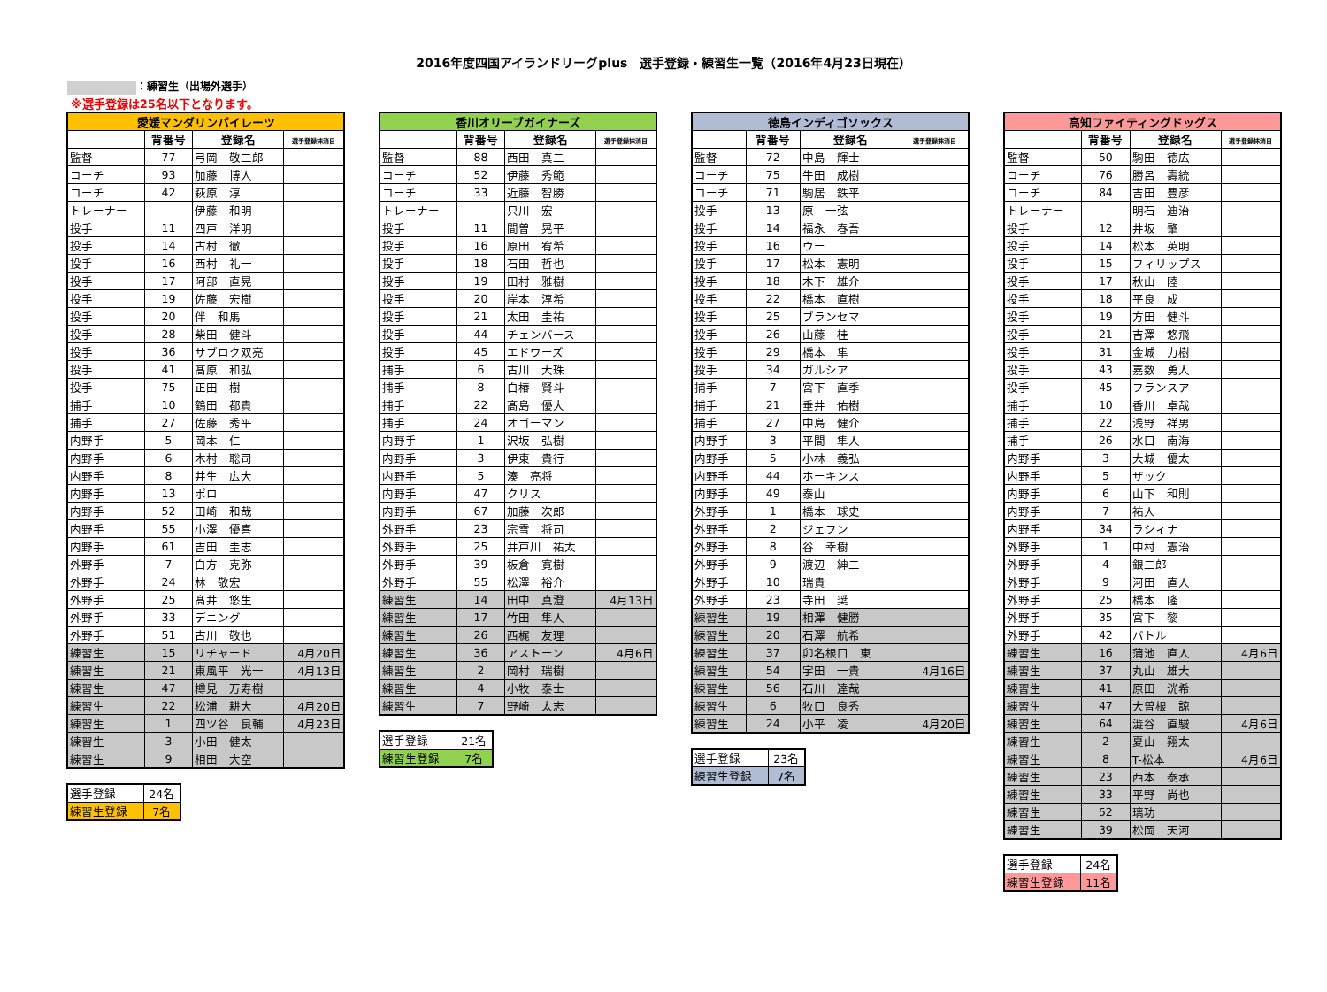2016年度四国アイランドリーグplus　選手登録・練習生一覧（2016年4月23日現在）
：練習生（出場外選手）
※選手登録は25名以下となります。
| 愛媛マンダリンパイレーツ | | | |
| --- | --- | --- | --- |
| | 背番号 | 登録名 | 選手登録抹消日 |
| 監督 | 77 | 弓岡 敬二郎 | |
| コーチ | 93 | 加藤 博人 | |
| コーチ | 42 | 萩原 淳 | |
| トレーナー | | 伊藤 和明 | |
| 投手 | 11 | 四戸 洋明 | |
| 投手 | 14 | 古村 徹 | |
| 投手 | 16 | 西村 礼一 | |
| 投手 | 17 | 阿部 直晃 | |
| 投手 | 19 | 佐藤 宏樹 | |
| 投手 | 20 | 伴 和馬 | |
| 投手 | 28 | 柴田 健斗 | |
| 投手 | 36 | サブロク双亮 | |
| 投手 | 41 | 髙原 和弘 | |
| 投手 | 75 | 正田 樹 | |
| 捕手 | 10 | 鶴田 都貴 | |
| 捕手 | 27 | 佐藤 秀平 | |
| 内野手 | 5 | 岡本 仁 | |
| 内野手 | 6 | 木村 聡司 | |
| 内野手 | 8 | 井生 広大 | |
| 内野手 | 13 | ポロ | |
| 内野手 | 52 | 田崎 和哉 | |
| 内野手 | 55 | 小澤 優喜 | |
| 内野手 | 61 | 吉田 圭志 | |
| 外野手 | 7 | 白方 克弥 | |
| 外野手 | 24 | 林 敬宏 | |
| 外野手 | 25 | 髙井 悠生 | |
| 外野手 | 33 | デニング | |
| 外野手 | 51 | 古川 敬也 | |
| 練習生 | 15 | リチャード | 4月20日 |
| 練習生 | 21 | 東風平 光一 | 4月13日 |
| 練習生 | 47 | 樽見 万寿樹 | |
| 練習生 | 22 | 松浦 耕大 | 4月20日 |
| 練習生 | 1 | 四ツ谷 良輔 | 4月23日 |
| 練習生 | 3 | 小田 健太 | |
| 練習生 | 9 | 相田 大空 | |
| 選手登録 | 24名 |
| 練習生登録 | 7名 |
| 香川オリーブガイナーズ | | | |
| --- | --- | --- | --- |
| | 背番号 | 登録名 | 選手登録抹消日 |
| 監督 | 88 | 西田 真二 | |
| コーチ | 52 | 伊藤 秀範 | |
| コーチ | 33 | 近藤 智勝 | |
| トレーナー | | 只川 宏 | |
| 投手 | 11 | 間曽 晃平 | |
| 投手 | 16 | 原田 宥希 | |
| 投手 | 18 | 石田 哲也 | |
| 投手 | 19 | 田村 雅樹 | |
| 投手 | 20 | 岸本 淳希 | |
| 投手 | 21 | 太田 圭祐 | |
| 投手 | 44 | チェンバース | |
| 投手 | 45 | エドワーズ | |
| 捕手 | 6 | 古川 大珠 | |
| 捕手 | 8 | 白椿 賢斗 | |
| 捕手 | 22 | 髙島 優大 | |
| 捕手 | 24 | オゴーマン | |
| 内野手 | 1 | 沢坂 弘樹 | |
| 内野手 | 3 | 伊東 貴行 | |
| 内野手 | 5 | 湊 亮将 | |
| 内野手 | 47 | クリス | |
| 内野手 | 67 | 加藤 次郎 | |
| 外野手 | 23 | 宗雪 将司 | |
| 外野手 | 25 | 井戸川 祐太 | |
| 外野手 | 39 | 板倉 寛樹 | |
| 外野手 | 55 | 松澤 裕介 | |
| 練習生 | 14 | 田中 真澄 | 4月13日 |
| 練習生 | 17 | 竹田 隼人 | |
| 練習生 | 26 | 西梶 友理 | |
| 練習生 | 36 | アストーン | 4月6日 |
| 練習生 | 2 | 岡村 瑞樹 | |
| 練習生 | 4 | 小牧 泰士 | |
| 練習生 | 7 | 野崎 太志 | |
| 選手登録 | 21名 |
| 練習生登録 | 7名 |
| 徳島インディゴソックス | | | |
| --- | --- | --- | --- |
| | 背番号 | 登録名 | 選手登録抹消日 |
| 監督 | 72 | 中島 輝士 | |
| コーチ | 75 | 牛田 成樹 | |
| コーチ | 71 | 駒居 鉄平 | |
| 投手 | 13 | 原 一弦 | |
| 投手 | 14 | 福永 春吾 | |
| 投手 | 16 | ウー | |
| 投手 | 17 | 松本 憲明 | |
| 投手 | 18 | 木下 雄介 | |
| 投手 | 22 | 橋本 直樹 | |
| 投手 | 25 | ブランセマ | |
| 投手 | 26 | 山藤 桂 | |
| 投手 | 29 | 橋本 隼 | |
| 投手 | 34 | ガルシア | |
| 捕手 | 7 | 宮下 直季 | |
| 捕手 | 21 | 垂井 佑樹 | |
| 捕手 | 27 | 中島 健介 | |
| 内野手 | 3 | 平間 隼人 | |
| 内野手 | 5 | 小林 義弘 | |
| 内野手 | 44 | ホーキンス | |
| 内野手 | 49 | 泰山 | |
| 外野手 | 1 | 橋本 球史 | |
| 外野手 | 2 | ジェフン | |
| 外野手 | 8 | 谷 幸樹 | |
| 外野手 | 9 | 渡辺 紳二 | |
| 外野手 | 10 | 瑞貴 | |
| 外野手 | 23 | 寺田 奨 | |
| 練習生 | 19 | 相澤 健勝 | |
| 練習生 | 20 | 石澤 航希 | |
| 練習生 | 37 | 卯名根口 東 | |
| 練習生 | 54 | 宇田 一貴 | 4月16日 |
| 練習生 | 56 | 石川 達哉 | |
| 練習生 | 6 | 牧口 良秀 | |
| 練習生 | 24 | 小平 凌 | 4月20日 |
| 選手登録 | 23名 |
| 練習生登録 | 7名 |
| 高知ファイティングドッグス | | | |
| --- | --- | --- | --- |
| | 背番号 | 登録名 | 選手登録抹消日 |
| 監督 | 50 | 駒田 徳広 | |
| コーチ | 76 | 勝呂 壽統 | |
| コーチ | 84 | 吉田 豊彦 | |
| トレーナー | | 明石 迪治 | |
| 投手 | 12 | 井坂 肇 | |
| 投手 | 14 | 松本 英明 | |
| 投手 | 15 | フィリップス | |
| 投手 | 17 | 秋山 陸 | |
| 投手 | 18 | 平良 成 | |
| 投手 | 19 | 方田 健斗 | |
| 投手 | 21 | 吉澤 悠飛 | |
| 投手 | 31 | 金城 力樹 | |
| 投手 | 43 | 嘉数 勇人 | |
| 投手 | 45 | フランスア | |
| 捕手 | 10 | 香川 卓哉 | |
| 捕手 | 22 | 浅野 祥男 | |
| 捕手 | 26 | 水口 南海 | |
| 内野手 | 3 | 大城 優太 | |
| 内野手 | 5 | ザック | |
| 内野手 | 6 | 山下 和則 | |
| 内野手 | 7 | 祐人 | |
| 内野手 | 34 | ラシィナ | |
| 外野手 | 1 | 中村 憲治 | |
| 外野手 | 4 | 銀二郎 | |
| 外野手 | 9 | 河田 直人 | |
| 外野手 | 25 | 橋本 隆 | |
| 外野手 | 35 | 宮下 黎 | |
| 外野手 | 42 | バトル | |
| 練習生 | 16 | 蒲池 直人 | 4月6日 |
| 練習生 | 37 | 丸山 雄大 | |
| 練習生 | 41 | 原田 洸希 | |
| 練習生 | 47 | 大曽根 諒 | |
| 練習生 | 64 | 澁谷 直駿 | 4月6日 |
| 練習生 | 2 | 夏山 翔太 | |
| 練習生 | 8 | T-松本 | 4月6日 |
| 練習生 | 23 | 西本 泰承 | |
| 練習生 | 33 | 平野 尚也 | |
| 練習生 | 52 | 璃功 | |
| 練習生 | 39 | 松岡 天河 | |
| 選手登録 | 24名 |
| 練習生登録 | 11名 |